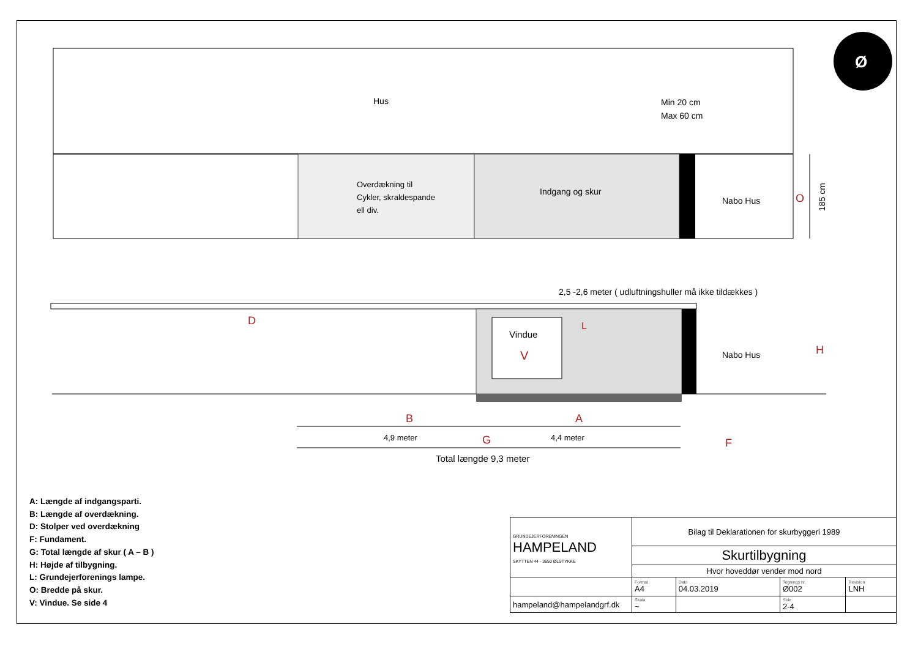Hus
Min 20 cm
Max 60 cm
Overdækning til
Cykler, skraldespande
ell div.
Indgang og skur
Nabo Hus
O
185 cm
2,5 -2,6 meter ( udluftningshuller må ikke tildækkes )
Vindue
V
L
D
Nabo Hus
H
B
A
4,9 meter
G
4,4 meter
F
Total længde 9,3 meter
Ø
A: Længde af indgangsparti.
B: Længde af overdækning.
D: Stolper ved overdækning
F: Fundament.
G: Total længde af skur ( A – B )
H: Højde af tilbygning.
L: Grundejerforenings lampe.
O: Bredde på skur.
V: Vindue. Se side 4
| GRUNDEJERFORENINGEN HAMPELAND SKYTTEN 44 - 3650 ØLSTYKKE | Bilag til Deklarationen for skurbyggeri 1989 | | | |
| | Skurtilbygning | | | |
| | Hvor hoveddør vender mod nord | | | |
| | Format A4 | Dato 04.03.2019 | Tegnings nr. Ø002 | Revision LNH |
| hampeland@hampelandgrf.dk | Skala ~ | | Side 2-4 | |